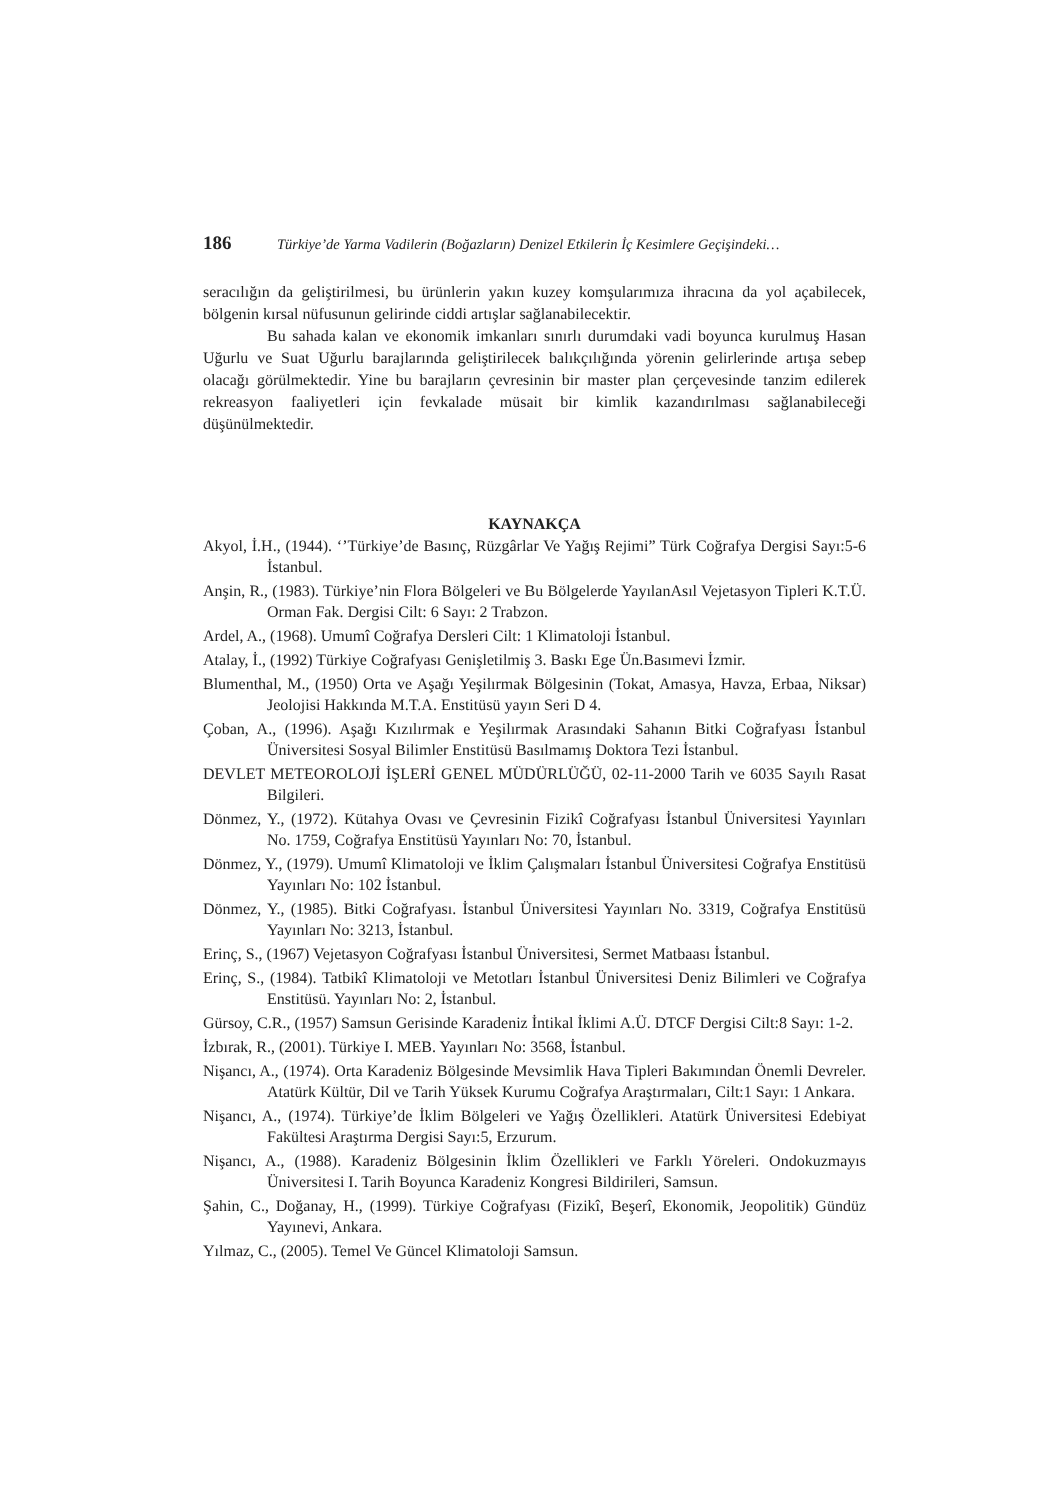186 Türkiye’de Yarma Vadilerin (Boğazların) Denizel Etkilerin İç Kesimlere Geçişindeki…
seracılığın da geliştirilmesi, bu ürünlerin yakın kuzey komşularımıza ihracına da yol açabilecek, bölgenin kırsal nüfusunun gelirinde ciddi artışlar sağlanabilecektir.
Bu sahada kalan ve ekonomik imkanları sınırlı durumdaki vadi boyunca kurulmuş Hasan Uğurlu ve Suat Uğurlu barajlarında geliştirilecek balıkçılığında yörenin gelirlerinde artışa sebep olacağı görülmektedir. Yine bu barajların çevresinin bir master plan çerçevesinde tanzim edilerek rekreasyon faaliyetleri için fevkalade müsait bir kimlik kazandırılması sağlanabileceği düşünülmektedir.
KAYNAKÇA
Akyol, İ.H., (1944). ‘’Türkiye’de Basınç, Rüzgârlar Ve Yağış Rejimi” Türk Coğrafya Dergisi Sayı:5-6 İstanbul.
Anşin, R., (1983). Türkiye’nin Flora Bölgeleri ve Bu Bölgelerde YayılanAsıl Vejetasyon Tipleri K.T.Ü. Orman Fak. Dergisi Cilt: 6 Sayı: 2 Trabzon.
Ardel, A., (1968). Umumî Coğrafya Dersleri Cilt: 1 Klimatoloji İstanbul.
Atalay, İ., (1992) Türkiye Coğrafyası Genişletilmiş 3. Baskı Ege Ün.Basımevi İzmir.
Blumenthal, M., (1950) Orta ve Aşağı Yeşilırmak Bölgesinin (Tokat, Amasya, Havza, Erbaa, Niksar) Jeolojisi Hakkında M.T.A. Enstitüsü yayın Seri D 4.
Çoban, A., (1996). Aşağı Kızılırmak e Yeşilırmak Arasındaki Sahanın Bitki Coğrafyası İstanbul Üniversitesi Sosyal Bilimler Enstitüsü Basılmamış Doktora Tezi İstanbul.
DEVLET METEOROLOJİ İŞLERİ GENEL MÜDÜRLÜĞÜ, 02-11-2000 Tarih ve 6035 Sayılı Rasat Bilgileri.
Dönmez, Y., (1972). Kütahya Ovası ve Çevresinin Fizikî Coğrafyası İstanbul Üniversitesi Yayınları No. 1759, Coğrafya Enstitüsü Yayınları No: 70, İstanbul.
Dönmez, Y., (1979). Umumî Klimatoloji ve İklim Çalışmaları İstanbul Üniversitesi Coğrafya Enstitüsü Yayınları No: 102 İstanbul.
Dönmez, Y., (1985). Bitki Coğrafyası. İstanbul Üniversitesi Yayınları No. 3319, Coğrafya Enstitüsü Yayınları No: 3213, İstanbul.
Erinç, S., (1967) Vejetasyon Coğrafyası İstanbul Üniversitesi, Sermet Matbaası İstanbul.
Erinç, S., (1984). Tatbikî Klimatoloji ve Metotları İstanbul Üniversitesi Deniz Bilimleri ve Coğrafya Enstitüsü. Yayınları No: 2, İstanbul.
Gürsoy, C.R., (1957) Samsun Gerisinde Karadeniz İntikal İklimi A.Ü. DTCF Dergisi Cilt:8 Sayı: 1-2.
İzbırak, R., (2001). Türkiye I. MEB. Yayınları No: 3568, İstanbul.
Nişancı, A., (1974). Orta Karadeniz Bölgesinde Mevsimlik Hava Tipleri Bakımından Önemli Devreler. Atatürk Kültür, Dil ve Tarih Yüksek Kurumu Coğrafya Araştırmaları, Cilt:1 Sayı: 1 Ankara.
Nişancı, A., (1974). Türkiye’de İklim Bölgeleri ve Yağış Özellikleri. Atatürk Üniversitesi Edebiyat Fakültesi Araştırma Dergisi Sayı:5, Erzurum.
Nişancı, A., (1988). Karadeniz Bölgesinin İklim Özellikleri ve Farklı Yöreleri. Ondokuzmayıs Üniversitesi I. Tarih Boyunca Karadeniz Kongresi Bildirileri, Samsun.
Şahin, C., Doğanay, H., (1999). Türkiye Coğrafyası (Fizikî, Beşerî, Ekonomik, Jeopolitik) Gündüz Yayınevi, Ankara.
Yılmaz, C., (2005). Temel Ve Güncel Klimatoloji Samsun.